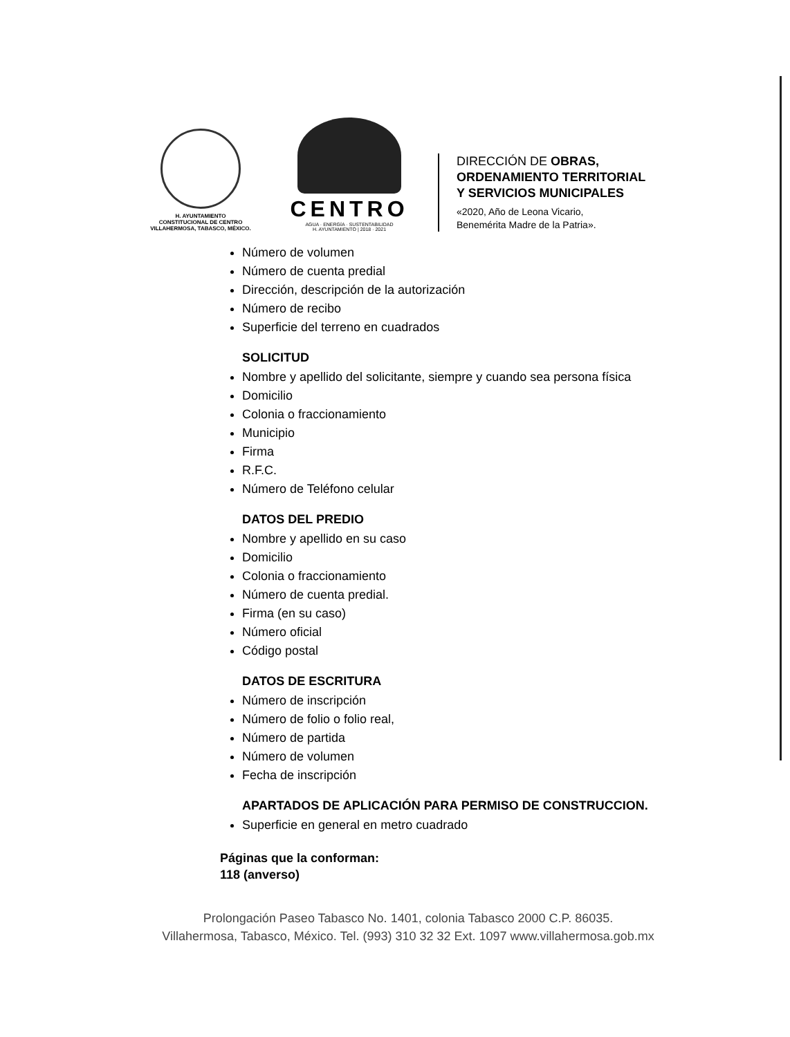H. AYUNTAMIENTO
CONSTITUCIONAL DE CENTRO
VILLAHERMOSA, TABASCO, MÉXICO.
CENTRO
AGUA · ENERGÍA · SUSTENTABILIDAD
H. AYUNTAMIENTO | 2018 · 2021
DIRECCIÓN DE OBRAS,
ORDENAMIENTO TERRITORIAL
Y SERVICIOS MUNICIPALES
«2020, Año de Leona Vicario,
Benemérita Madre de la Patria».
Número de volumen
Número de cuenta predial
Dirección, descripción de la autorización
Número de recibo
Superficie del terreno en cuadrados
SOLICITUD
Nombre y apellido del solicitante, siempre y cuando sea persona física
Domicilio
Colonia o fraccionamiento
Municipio
Firma
R.F.C.
Número de Teléfono celular
DATOS DEL PREDIO
Nombre y apellido en su caso
Domicilio
Colonia o fraccionamiento
Número de cuenta predial.
Firma (en su caso)
Número oficial
Código postal
DATOS DE ESCRITURA
Número de inscripción
Número de folio o folio real,
Número de partida
Número de volumen
Fecha de inscripción
APARTADOS DE APLICACIÓN PARA PERMISO DE CONSTRUCCION.
Superficie en general en metro cuadrado
Páginas que la conforman:
118 (anverso)
Prolongación Paseo Tabasco No. 1401, colonia Tabasco 2000 C.P. 86035.
Villahermosa, Tabasco, México. Tel. (993) 310 32 32 Ext. 1097 www.villahermosa.gob.mx